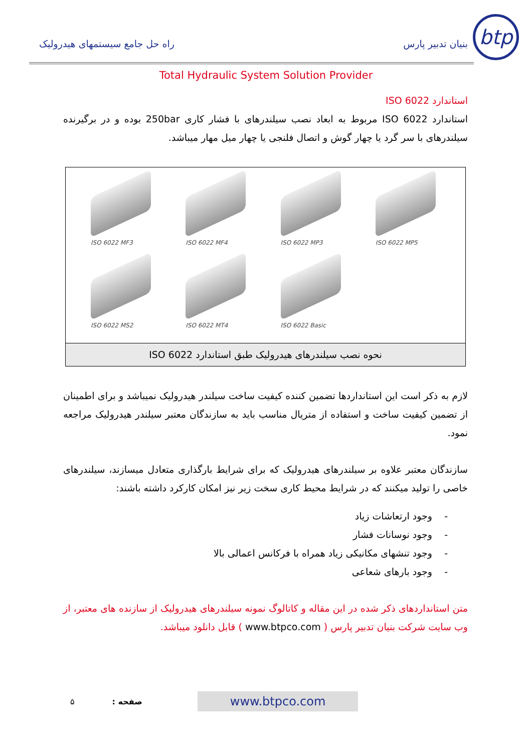btp
بنیان تدبیر پارس
راه حل جامع سیستمهای هیدرولیک
Total Hydraulic System Solution Provider
استاندارد ISO 6022
استاندارد ISO 6022 مربوط به ابعاد نصب سیلندرهای با فشار کاری 250bar بوده و در برگیرنده سیلندرهای با سر گرد یا چهار گوش و اتصال فلنجی یا چهار میل مهار میباشد.
ISO 6022 MF3
ISO 6022 MF4
ISO 6022 MP3
ISO 6022 MP5
ISO 6022 MS2
ISO 6022 MT4
ISO 6022 Basic
نحوه نصب سیلندرهای هیدرولیک طبق استاندارد ISO 6022
لازم به ذکر است این استانداردها تضمین کننده کیفیت ساخت سیلندر هیدرولیک نمیباشد و برای اطمینان از تضمین کیفیت ساخت و استفاده از متریال مناسب باید به سازندگان معتبر سیلندر هیدرولیک مراجعه نمود.
سازندگان معتبر علاوه بر سیلندرهای هیدرولیک که برای شرایط بارگذاری متعادل میسازند، سیلندرهای خاصی را تولید میکنند که در شرایط محیط کاری سخت زیر نیز امکان کارکرد داشته باشند:
- وجود ارتعاشات زیاد
- وجود نوسانات فشار
- وجود تنشهای مکانیکی زیاد همراه با فرکانس اعمالی بالا
- وجود بارهای شعاعی
متن استانداردهای ذکر شده در این مقاله و کاتالوگ نمونه سیلندرهای هیدرولیک از سازنده های معتبر، از وب سایت شرکت بنیان تدبیر پارس ( www.btpco.com ) قابل دانلود میباشد.
۵: صفحه www.btpco.com